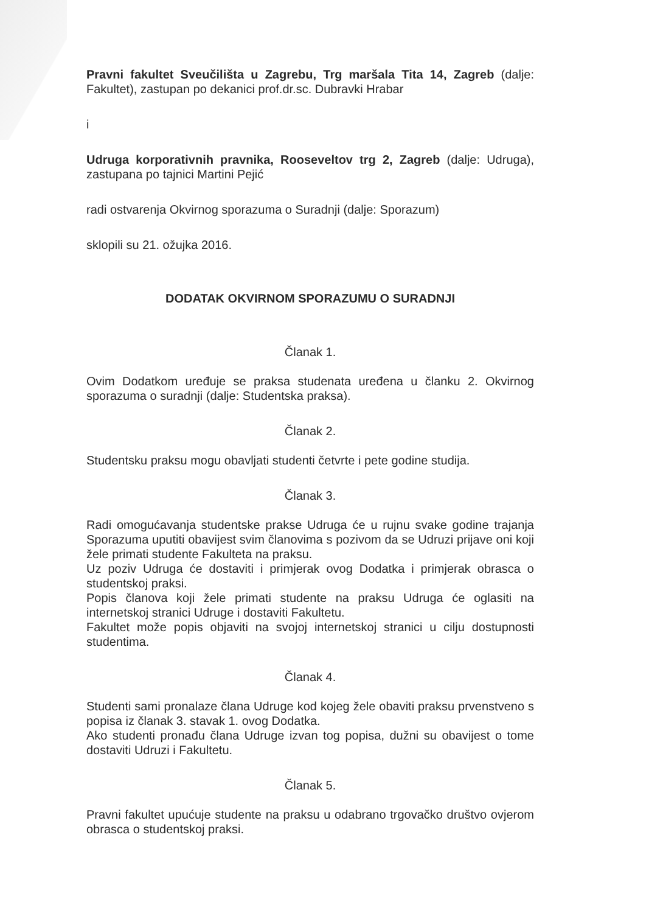Pravni fakultet Sveučilišta u Zagrebu, Trg maršala Tita 14, Zagreb (dalje: Fakultet), zastupan po dekanici prof.dr.sc. Dubravki Hrabar
i
Udruga korporativnih pravnika, Rooseveltov trg 2, Zagreb (dalje: Udruga), zastupana po tajnici Martini Pejić
radi ostvarenja Okvirnog sporazuma o Suradnji (dalje: Sporazum)
sklopili su 21. ožujka 2016.
DODATAK OKVIRNOM SPORAZUMU O SURADNJI
Članak 1.
Ovim Dodatkom uređuje se praksa studenata uređena u članku 2. Okvirnog sporazuma o suradnji (dalje: Studentska praksa).
Članak 2.
Studentsku praksu mogu obavljati studenti četvrte i pete godine studija.
Članak 3.
Radi omogućavanja studentske prakse Udruga će u rujnu svake godine trajanja Sporazuma uputiti obavijest svim članovima s pozivom da se Udruzi prijave oni koji žele primati studente Fakulteta na praksu.
Uz poziv Udruga će dostaviti i primjerak ovog Dodatka i primjerak obrasca o studentskoj praksi.
Popis članova koji žele primati studente na praksu Udruga će oglasiti na internetskoj stranici Udruge i dostaviti Fakultetu.
Fakultet može popis objaviti na svojoj internetskoj stranici u cilju dostupnosti studentima.
Članak 4.
Studenti sami pronalaze člana Udruge kod kojeg žele obaviti praksu prvenstveno s popisa iz članak 3. stavak 1. ovog Dodatka.
Ako studenti pronađu člana Udruge izvan tog popisa, dužni su obavijest o tome dostaviti Udruzi i Fakultetu.
Članak 5.
Pravni fakultet upućuje studente na praksu u odabrano trgovačko društvo ovjerom obrasca o studentskoj praksi.